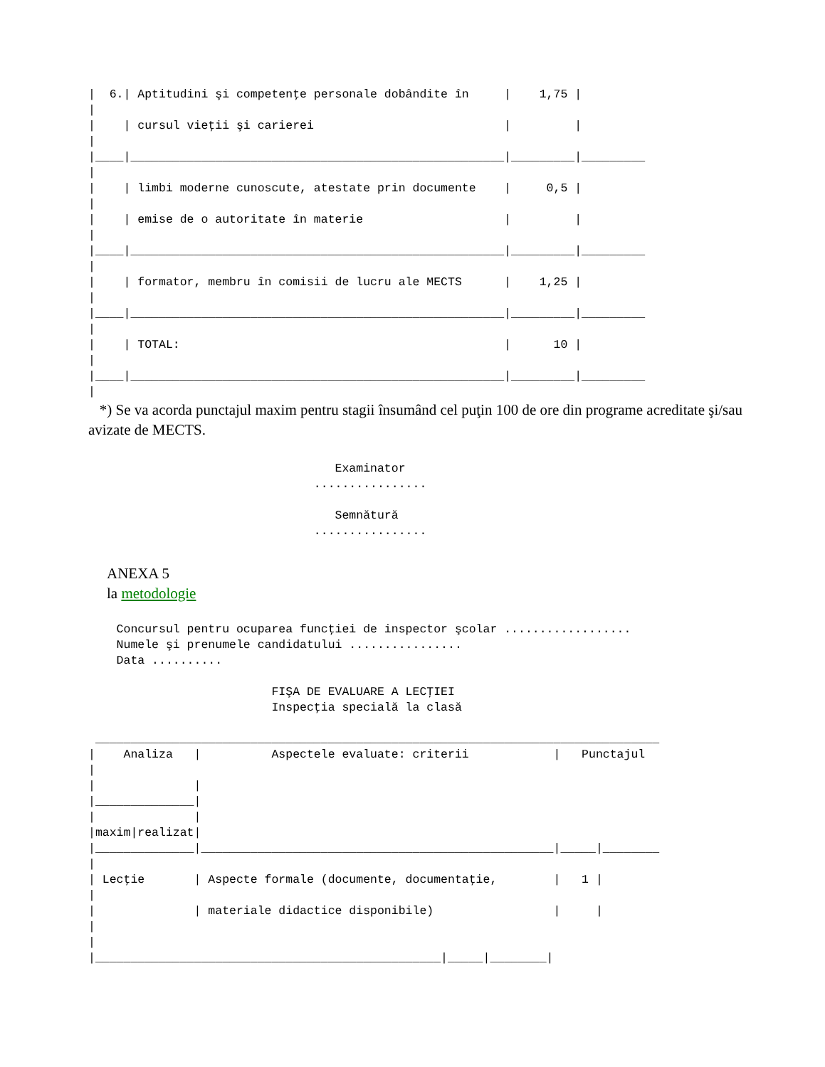|  6.| Aptitudini şi competenţe personale dobândite în     |    1,75 |
|
|    | cursul vieţii şi carierei                           |         |
|
|____|_____________________________________________________|_________|_________
|
|    | limbi moderne cunoscute, atestate prin documente    |     0,5 |
|
|    | emise de o autoritate în materie                    |         |
|
|____|_____________________________________________________|_________|_________
|
|    | formator, membru în comisii de lucru ale MECTS      |    1,25 |
|
|____|_____________________________________________________|_________|_________
|
|    | TOTAL:                                              |      10 |
|
|____|_____________________________________________________|_________|_________
|
*) Se va acorda punctajul maxim pentru stagii însumând cel puţin 100 de ore din programe acreditate şi/sau avizate de MECTS.
                                   Examinator
                                ................

                                   Semnătură
                                ................
ANEXA 5
la metodologie
    Concursul pentru ocuparea funcţiei de inspector şcolar ..................
    Numele şi prenumele candidatului ................
    Data ..........

                          FIŞA DE EVALUARE A LECŢIEI
                          Inspecţia specială la clasă

 ________________________________________________________________________________
|    Analiza   |          Aspectele evaluate: criterii            |   Punctajul
|
|              |
|______________|
|              |
|maxim|realizat|
|______________|__________________________________________________|_____|________
|
| Lecţie       | Aspecte formale (documente, documentaţie,        |   1 |
|
|              | materiale didactice disponibile)                 |     |
|
|
|_________________________________________________|_____|________|